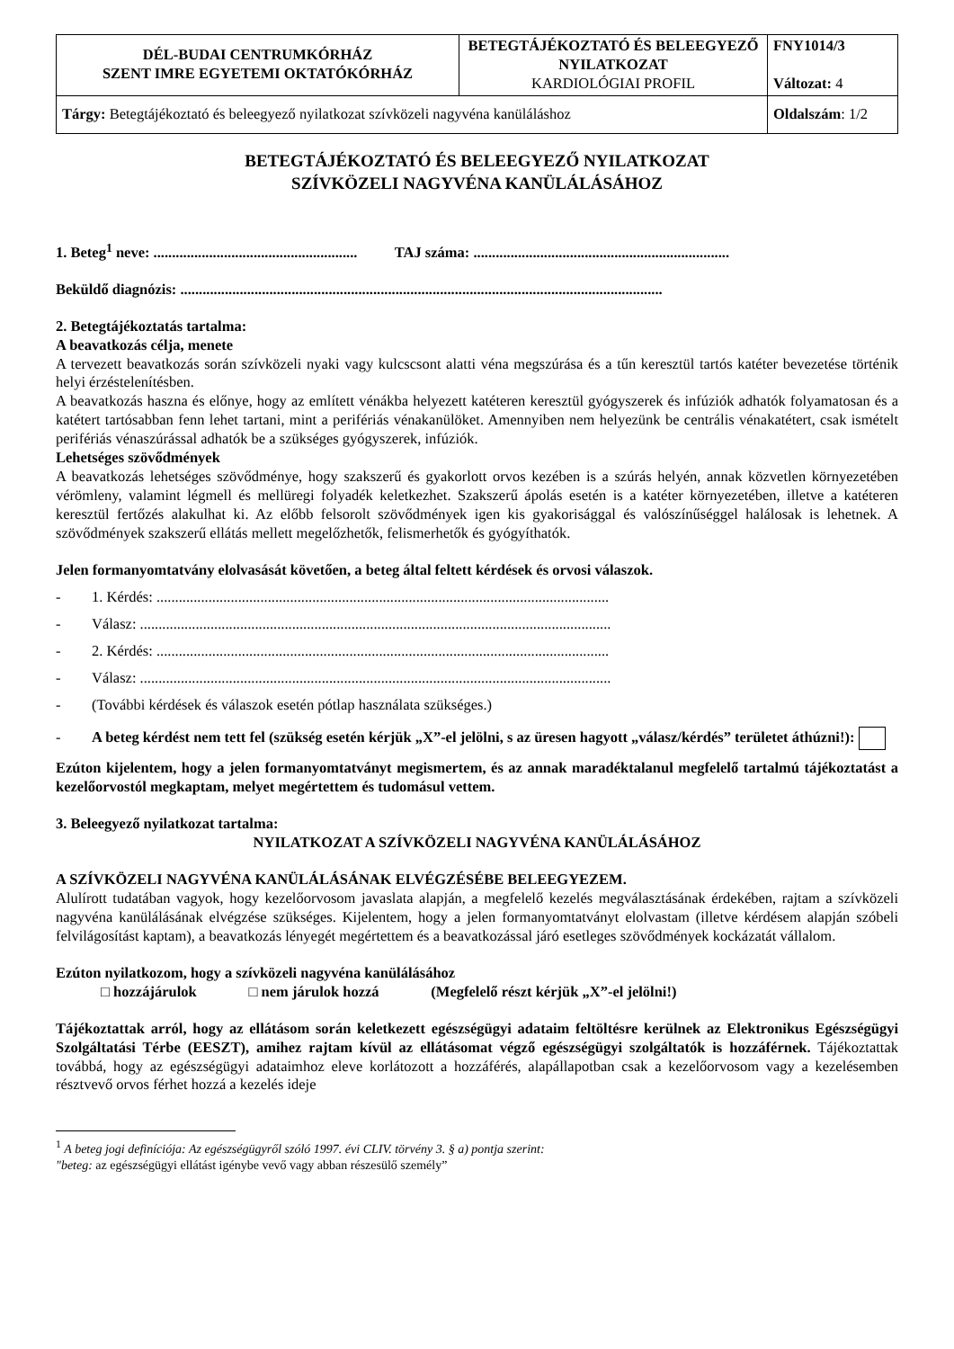| DÉL-BUDAI CENTRUMKÓRHÁZ SZENT IMRE EGYETEMI OKTATÓKÓRHÁZ | BETEGTÁJÉKOZTATÓ ÉS BELEEGYEZŐ NYILATKOZAT KARDIOLÓGIAI PROFIL | FNY1014/3 Változat: 4 |
| Tárgy: Betegtájékoztató és beleegyező nyilatkozat szívközeli nagyvéna kanüláláshoz | | Oldalszám : 1/2 |
BETEGTÁJÉKOZTATÓ ÉS BELEEGYEZŐ NYILATKOZAT
SZÍVKÖZELI NAGYVÉNA KANÜLÁLÁSÁHOZ
1. Beteg<sup>1</sup> neve: ....................................................... TAJ száma: .....................................................................
Beküldő diagnózis: ..................................................................................................................................
2. Betegtájékoztatás tartalma:
A beavatkozás célja, menete
A tervezett beavatkozás során szívközeli nyaki vagy kulcscsont alatti véna megszúrása és a tűn keresztül tartós katéter bevezetése történik helyi érzéstelenítésben.
A beavatkozás haszna és előnye, hogy az említett vénákba helyezett katéteren keresztül gyógyszerek és infúziók adhatók folyamatosan és a katétert tartósabban fenn lehet tartani, mint a perifériás vénakanülöket. Amennyiben nem helyezünk be centrális vénakatétert, csak ismételt perifériás vénaszúrással adhatók be a szükséges gyógyszerek, infúziók.
Lehetséges szövődmények
A beavatkozás lehetséges szövődménye, hogy szakszerű és gyakorlott orvos kezében is a szúrás helyén, annak közvetlen környezetében vérömleny, valamint légmell és mellüregi folyadék keletkezhet. Szakszerű ápolás esetén is a katéter környezetében, illetve a katéteren keresztül fertőzés alakulhat ki. Az előbb felsorolt szövődmények igen kis gyakorisággal és valószínűséggel halálosak is lehetnek. A szövődmények szakszerű ellátás mellett megelőzhetők, felismerhetők és gyógyíthatók.
Jelen formanyomtatvány elolvasását követően, a beteg által feltett kérdések és orvosi válaszok.
- 1. Kérdés: ..........................................................................................................................
- Válasz: ...............................................................................................................................
- 2. Kérdés: ..........................................................................................................................
- Válasz: ...............................................................................................................................
- (További kérdések és válaszok esetén pótlap használata szükséges.)
- A beteg kérdést nem tett fel (szükség esetén kérjük „X”-el jelölni, s az üresen hagyott „válasz/kérdés” területet áthúzni!):
Ezúton kijelentem, hogy a jelen formanyomtatványt megismertem, és az annak maradéktalanul megfelelő tartalmú tájékoztatást a kezelőorvostól megkaptam, melyet megértettem és tudomásul vettem.
3. Beleegyező nyilatkozat tartalma:
NYILATKOZAT A SZÍVKÖZELI NAGYVÉNA KANÜLÁLÁSÁHOZ
A SZÍVKÖZELI NAGYVÉNA KANÜLÁLÁSÁNAK ELVÉGZÉSÉBE BELEEGYEZEM.
Alulírott tudatában vagyok, hogy kezelőorvosom javaslata alapján, a megfelelő kezelés megválasztásának érdekében, rajtam a szívközeli nagyvéna kanülálásának elvégzése szükséges. Kijelentem, hogy a jelen formanyomtatványt elolvastam (illetve kérdésem alapján szóbeli felvilágosítást kaptam), a beavatkozás lényegét megértettem és a beavatkozással járó esetleges szövődmények kockázatát vállalom.
Ezúton nyilatkozom, hogy a szívközeli nagyvéna kanülálásához
□ hozzájárulok □ nem járulok hozzá (Megfelelő részt kérjük „X”-el jelölni!)
Tájékoztattak arról, hogy az ellátásom során keletkezett egészségügyi adataim feltöltésre kerülnek az Elektronikus Egészségügyi Szolgáltatási Térbe (EESZT), amihez rajtam kívül az ellátásomat végző egészségügyi szolgáltatók is hozzáférnek. Tájékoztattak továbbá, hogy az egészségügyi adataimhoz eleve korlátozott a hozzáférés, alapállapotban csak a kezelőorvosom vagy a kezelésemben résztvevő orvos férhet hozzá a kezelés ideje
<sup>1</sup> A beteg jogi definíciója: Az egészségügyről szóló 1997. évi CLIV. törvény 3. § a) pontja szerint:
"beteg: az egészségügyi ellátást igénybe vevő vagy abban részesülő személy”